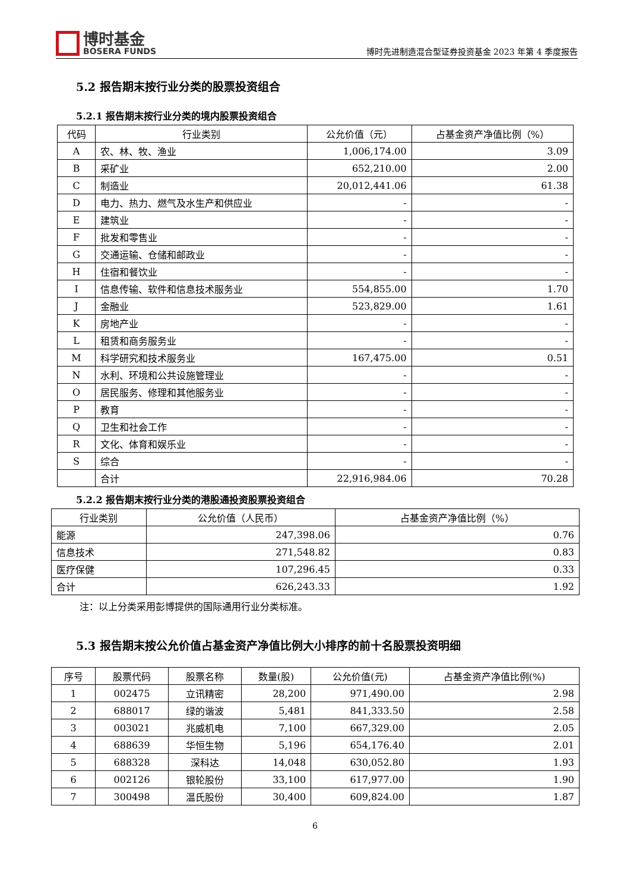博时基金
BOSERA FUNDS
博时先进制造混合型证券投资基金 2023 年第 4 季度报告
5.2 报告期末按行业分类的股票投资组合
5.2.1 报告期末按行业分类的境内股票投资组合
| 代码 | 行业类别 | 公允价值（元） | 占基金资产净值比例（%） |
| --- | --- | --- | --- |
| A | 农、林、牧、渔业 | 1,006,174.00 | 3.09 |
| B | 采矿业 | 652,210.00 | 2.00 |
| C | 制造业 | 20,012,441.06 | 61.38 |
| D | 电力、热力、燃气及水生产和供应业 | - | - |
| E | 建筑业 | - | - |
| F | 批发和零售业 | - | - |
| G | 交通运输、仓储和邮政业 | - | - |
| H | 住宿和餐饮业 | - | - |
| I | 信息传输、软件和信息技术服务业 | 554,855.00 | 1.70 |
| J | 金融业 | 523,829.00 | 1.61 |
| K | 房地产业 | - | - |
| L | 租赁和商务服务业 | - | - |
| M | 科学研究和技术服务业 | 167,475.00 | 0.51 |
| N | 水利、环境和公共设施管理业 | - | - |
| O | 居民服务、修理和其他服务业 | - | - |
| P | 教育 | - | - |
| Q | 卫生和社会工作 | - | - |
| R | 文化、体育和娱乐业 | - | - |
| S | 综合 | - | - |
| | 合计 | 22,916,984.06 | 70.28 |
5.2.2 报告期末按行业分类的港股通投资股票投资组合
| 行业类别 | 公允价值（人民币） | 占基金资产净值比例（%） |
| --- | --- | --- |
| 能源 | 247,398.06 | 0.76 |
| 信息技术 | 271,548.82 | 0.83 |
| 医疗保健 | 107,296.45 | 0.33 |
| 合计 | 626,243.33 | 1.92 |
注：以上分类采用彭博提供的国际通用行业分类标准。
5.3 报告期末按公允价值占基金资产净值比例大小排序的前十名股票投资明细
| 序号 | 股票代码 | 股票名称 | 数量(股) | 公允价值(元) | 占基金资产净值比例(%) |
| --- | --- | --- | --- | --- | --- |
| 1 | 002475 | 立讯精密 | 28,200 | 971,490.00 | 2.98 |
| 2 | 688017 | 绿的谐波 | 5,481 | 841,333.50 | 2.58 |
| 3 | 003021 | 兆威机电 | 7,100 | 667,329.00 | 2.05 |
| 4 | 688639 | 华恒生物 | 5,196 | 654,176.40 | 2.01 |
| 5 | 688328 | 深科达 | 14,048 | 630,052.80 | 1.93 |
| 6 | 002126 | 银轮股份 | 33,100 | 617,977.00 | 1.90 |
| 7 | 300498 | 温氏股份 | 30,400 | 609,824.00 | 1.87 |
6